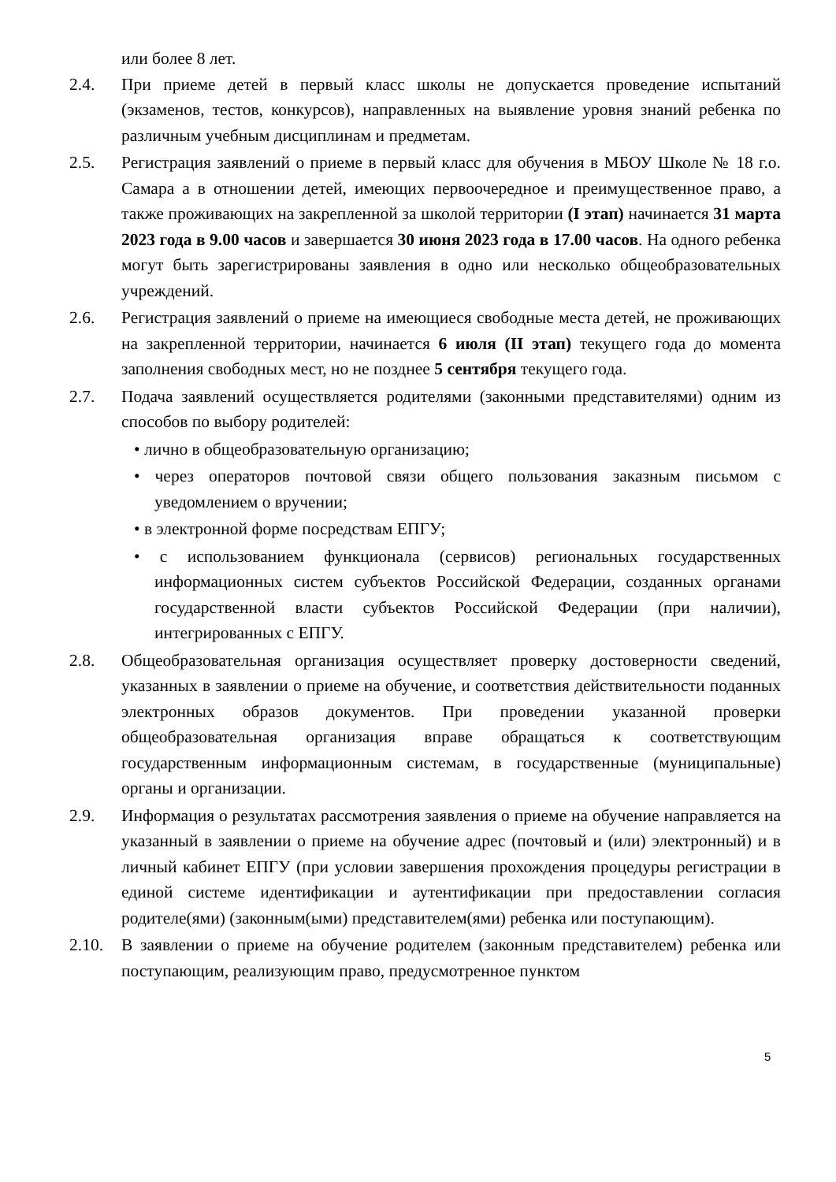или более 8 лет.
2.4. При приеме детей в первый класс школы не допускается проведение испытаний (экзаменов, тестов, конкурсов), направленных на выявление уровня знаний ребенка по различным учебным дисциплинам и предметам.
2.5. Регистрация заявлений о приеме в первый класс для обучения в МБОУ Школе № 18 г.о. Самара а в отношении детей, имеющих первоочередное и преимущественное право, а также проживающих на закрепленной за школой территории (I этап) начинается 31 марта 2023 года в 9.00 часов и завершается 30 июня 2023 года в 17.00 часов. На одного ребенка могут быть зарегистрированы заявления в одно или несколько общеобразовательных учреждений.
2.6. Регистрация заявлений о приеме на имеющиеся свободные места детей, не проживающих на закрепленной территории, начинается 6 июля (II этап) текущего года до момента заполнения свободных мест, но не позднее 5 сентября текущего года.
2.7. Подача заявлений осуществляется родителями (законными представителями) одним из способов по выбору родителей:
• лично в общеобразовательную организацию;
• через операторов почтовой связи общего пользования заказным письмом с уведомлением о вручении;
• в электронной форме посредствам ЕПГУ;
• с использованием функционала (сервисов) региональных государственных информационных систем субъектов Российской Федерации, созданных органами государственной власти субъектов Российской Федерации (при наличии), интегрированных с ЕПГУ.
2.8. Общеобразовательная организация осуществляет проверку достоверности сведений, указанных в заявлении о приеме на обучение, и соответствия действительности поданных электронных образов документов. При проведении указанной проверки общеобразовательная организация вправе обращаться к соответствующим государственным информационным системам, в государственные (муниципальные) органы и организации.
2.9. Информация о результатах рассмотрения заявления о приеме на обучение направляется на указанный в заявлении о приеме на обучение адрес (почтовый и (или) электронный) и в личный кабинет ЕПГУ (при условии завершения прохождения процедуры регистрации в единой системе идентификации и аутентификации при предоставлении согласия родителе(ями) (законным(ыми) представителем(ями) ребенка или поступающим).
2.10. В заявлении о приеме на обучение родителем (законным представителем) ребенка или поступающим, реализующим право, предусмотренное пунктом
5